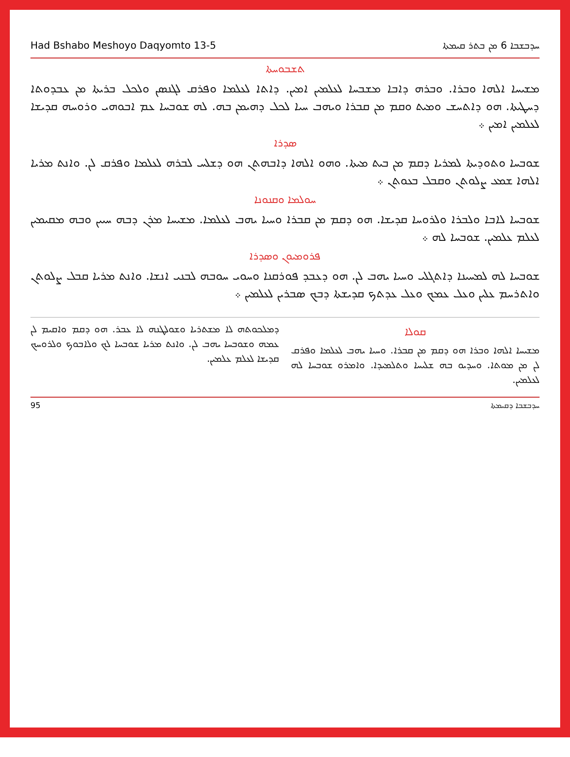Had Bshabo Meshoyo Daqyomto 13-5 ܚܕܒܫܒܐ 6 ܡܢ ܒܬܪ ܩܝܡܬܐ
ܬܫܒܘܚܬܐ
ܡܫܝܚܐ ܐܠܗܐ ܘܒܪܐ. ܘܒܪܗ ܕܐܒܐ ܡܫܒܚܐ ܠܥܠܡܝܢ ܐܡܝܢ. ܕܐܬܐ ܠܥܠܡܐ ܘܦܪܩ ܠܓܢܣܢ ܘܠܟܠ ܒܪܝܬܐ ܡܢ ܥܒܕܘܬܐ ܕܚܛܝܬܐ. ܗܘ ܕܐܬܚܫ ܘܡܝܬ ܘܩܡ ܡܢ ܩܒܪܐ ܘܝܗܒ ܚܝܐ ܠܟܠ ܕܗܝܡܢ ܒܗ. ܠܗ ܫܘܒܚܐ ܥܡ ܐܒܘܗܝ ܘܪܘܚܗ ܩܕܝܫܐ ܠܥܠܡܝܢ ܐܡܝܢ ܀
ܣܕܪܐ
ܫܘܒܚܐ ܘܬܘܕܝܬܐ ܠܡܪܝܐ ܕܩܡ ܡܢ ܒܝܬ ܡܝܬܐ. ܘܗܘ ܐܠܗܐ ܕܐܒܗܬܢ ܗܘ ܕܫܠܚ ܠܒܪܗ ܠܥܠܡܐ ܘܦܪܩ ܠܢ. ܘܐܢܬ ܡܪܝܐ ܐܠܗܐ ܫܡܥ ܨܠܘܬܢ ܘܩܒܠ ܒܥܘܬܢ ܀
ܚܘܠܡܐ ܘܩܢܘܢܐ
ܫܘܒܚܐ ܠܐܒܐ ܘܠܒܪܐ ܘܠܪܘܚܐ ܩܕܝܫܐ. ܗܘ ܕܩܡ ܡܢ ܩܒܪܐ ܘܚܝܐ ܝܗܒ ܠܥܠܡܐ. ܡܫܝܚܐ ܡܪܢ ܕܒܗ ܚܝܝܢ ܘܒܗ ܡܩܝܡܝܢ ܠܥܠܡ ܥܠܡܝܢ. ܫܘܒܚܐ ܠܗ ܀
ܦܪܘܡܝܘܢ ܘܣܕܪܐ
ܫܘܒܚܐ ܠܗ ܠܡܚܝܢܐ ܕܐܬܓܠܝ ܘܚܝܐ ܝܗܒ ܠܢ. ܗܘ ܕܥܒܕ ܦܘܪܩܢܐ ܘܚܘܝ ܚܘܒܗ ܠܒܢܝ ܐܢܫܐ. ܘܐܢܬ ܡܪܝܐ ܩܒܠ ܨܠܘܬܢ ܘܐܬܪܚܡ ܥܠܝܢ ܘܥܠ ܥܡܟ ܘܥܠ ܥܕܬܟ ܩܕܝܫܬܐ ܕܒܟ ܣܒܪܝܢ ܠܥܠܡܝܢ ܀
ܩܘܠܐ
ܡܫܝܚܐ ܐܠܗܐ ܘܒܪܐ ܗܘ ܕܩܡ ܡܢ ܩܒܪܐ. ܘܚܝܐ ܝܗܒ ܠܥܠܡܐ ܘܦܪܩ ܠܢ ܡܢ ܡܘܬܐ. ܘܚܕܝܘ ܒܗ ܫܠܝܚܐ ܘܬܠܡܝܕܐ. ܘܐܡܪܘ ܫܘܒܚܐ ܠܗ ܠܥܠܡܝܢ.
ܕܡܠܟܘܬܗ ܠܐ ܡܫܬܪܝܐ ܘܫܘܠܛܢܗ ܠܐ ܥܒܪ. ܗܘ ܕܩܡ ܘܐܩܝܡ ܠܢ ܥܡܗ ܘܫܘܒܚܐ ܝܗܒ ܠܢ. ܘܐܢܬ ܡܪܝܐ ܫܘܒܚܐ ܠܟ ܘܠܐܒܘܟ ܘܠܪܘܚܟ ܩܕܝܫܐ ܠܥܠܡ ܥܠܡܝܢ.
95 ܚܕܒܫܒܐ ܕܩܝܡܬܐ